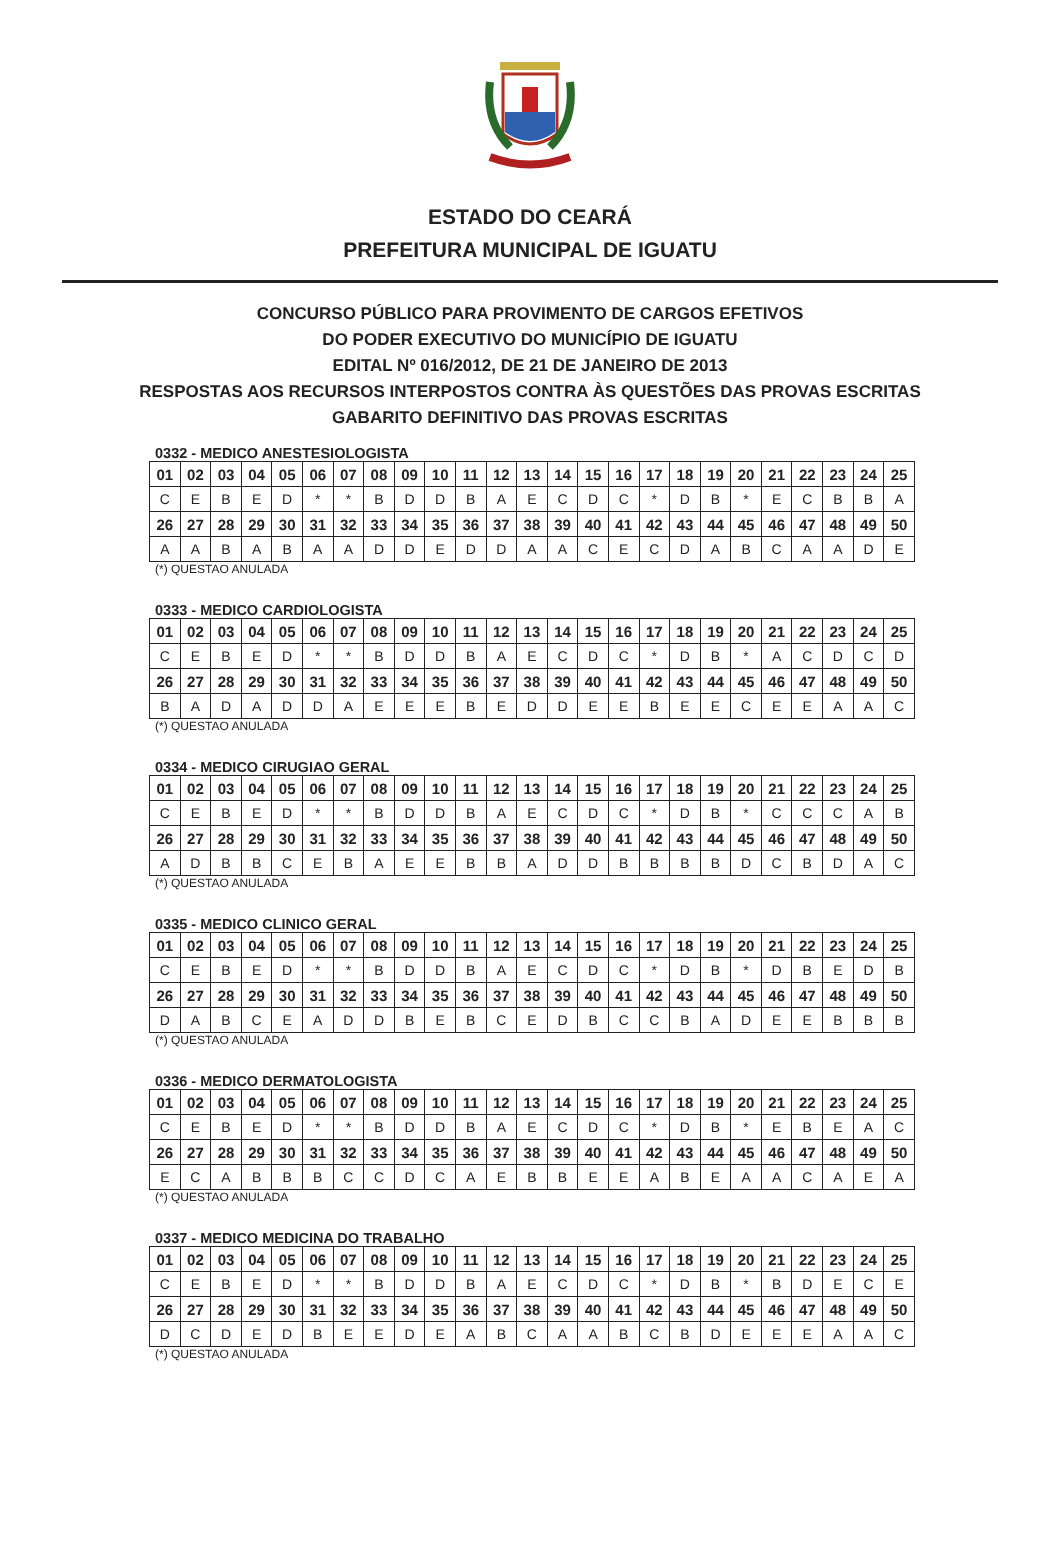ESTADO DO CEARÁ
PREFEITURA MUNICIPAL DE IGUATU
CONCURSO PÚBLICO PARA PROVIMENTO DE CARGOS EFETIVOS
DO PODER EXECUTIVO DO MUNICÍPIO DE IGUATU
EDITAL Nº 016/2012, DE 21 DE JANEIRO DE 2013
RESPOSTAS AOS RECURSOS INTERPOSTOS CONTRA ÀS QUESTÕES DAS PROVAS ESCRITAS
GABARITO DEFINITIVO DAS PROVAS ESCRITAS
0332 - MEDICO ANESTESIOLOGISTA
| 01 | 02 | 03 | 04 | 05 | 06 | 07 | 08 | 09 | 10 | 11 | 12 | 13 | 14 | 15 | 16 | 17 | 18 | 19 | 20 | 21 | 22 | 23 | 24 | 25 |
| C | E | B | E | D | * | * | B | D | D | B | A | E | C | D | C | * | D | B | * | E | C | B | B | A |
| 26 | 27 | 28 | 29 | 30 | 31 | 32 | 33 | 34 | 35 | 36 | 37 | 38 | 39 | 40 | 41 | 42 | 43 | 44 | 45 | 46 | 47 | 48 | 49 | 50 |
| A | A | B | A | B | A | A | D | D | E | D | D | A | A | C | E | C | D | A | B | C | A | A | D | E |
(*) QUESTAO ANULADA
0333 - MEDICO CARDIOLOGISTA
| 01 | 02 | 03 | 04 | 05 | 06 | 07 | 08 | 09 | 10 | 11 | 12 | 13 | 14 | 15 | 16 | 17 | 18 | 19 | 20 | 21 | 22 | 23 | 24 | 25 |
| C | E | B | E | D | * | * | B | D | D | B | A | E | C | D | C | * | D | B | * | A | C | D | C | D |
| 26 | 27 | 28 | 29 | 30 | 31 | 32 | 33 | 34 | 35 | 36 | 37 | 38 | 39 | 40 | 41 | 42 | 43 | 44 | 45 | 46 | 47 | 48 | 49 | 50 |
| B | A | D | A | D | D | A | E | E | E | B | E | D | D | E | E | B | E | E | C | E | E | A | A | C |
(*) QUESTAO ANULADA
0334 - MEDICO CIRUGIAO GERAL
| 01 | 02 | 03 | 04 | 05 | 06 | 07 | 08 | 09 | 10 | 11 | 12 | 13 | 14 | 15 | 16 | 17 | 18 | 19 | 20 | 21 | 22 | 23 | 24 | 25 |
| C | E | B | E | D | * | * | B | D | D | B | A | E | C | D | C | * | D | B | * | C | C | C | A | B |
| 26 | 27 | 28 | 29 | 30 | 31 | 32 | 33 | 34 | 35 | 36 | 37 | 38 | 39 | 40 | 41 | 42 | 43 | 44 | 45 | 46 | 47 | 48 | 49 | 50 |
| A | D | B | B | C | E | B | A | E | E | B | B | A | D | D | B | B | B | B | D | C | B | D | A | C |
(*) QUESTAO ANULADA
0335 - MEDICO CLINICO GERAL
| 01 | 02 | 03 | 04 | 05 | 06 | 07 | 08 | 09 | 10 | 11 | 12 | 13 | 14 | 15 | 16 | 17 | 18 | 19 | 20 | 21 | 22 | 23 | 24 | 25 |
| C | E | B | E | D | * | * | B | D | D | B | A | E | C | D | C | * | D | B | * | D | B | E | D | B |
| 26 | 27 | 28 | 29 | 30 | 31 | 32 | 33 | 34 | 35 | 36 | 37 | 38 | 39 | 40 | 41 | 42 | 43 | 44 | 45 | 46 | 47 | 48 | 49 | 50 |
| D | A | B | C | E | A | D | D | B | E | B | C | E | D | B | C | C | B | A | D | E | E | B | B | B |
(*) QUESTAO ANULADA
0336 - MEDICO DERMATOLOGISTA
| 01 | 02 | 03 | 04 | 05 | 06 | 07 | 08 | 09 | 10 | 11 | 12 | 13 | 14 | 15 | 16 | 17 | 18 | 19 | 20 | 21 | 22 | 23 | 24 | 25 |
| C | E | B | E | D | * | * | B | D | D | B | A | E | C | D | C | * | D | B | * | E | B | E | A | C |
| 26 | 27 | 28 | 29 | 30 | 31 | 32 | 33 | 34 | 35 | 36 | 37 | 38 | 39 | 40 | 41 | 42 | 43 | 44 | 45 | 46 | 47 | 48 | 49 | 50 |
| E | C | A | B | B | B | C | C | D | C | A | E | B | B | E | E | A | B | E | A | A | C | A | E | A |
(*) QUESTAO ANULADA
0337 - MEDICO MEDICINA DO TRABALHO
| 01 | 02 | 03 | 04 | 05 | 06 | 07 | 08 | 09 | 10 | 11 | 12 | 13 | 14 | 15 | 16 | 17 | 18 | 19 | 20 | 21 | 22 | 23 | 24 | 25 |
| C | E | B | E | D | * | * | B | D | D | B | A | E | C | D | C | * | D | B | * | B | D | E | C | E |
| 26 | 27 | 28 | 29 | 30 | 31 | 32 | 33 | 34 | 35 | 36 | 37 | 38 | 39 | 40 | 41 | 42 | 43 | 44 | 45 | 46 | 47 | 48 | 49 | 50 |
| D | C | D | E | D | B | E | E | D | E | A | B | C | A | A | B | C | B | D | E | E | E | A | A | C |
(*) QUESTAO ANULADA